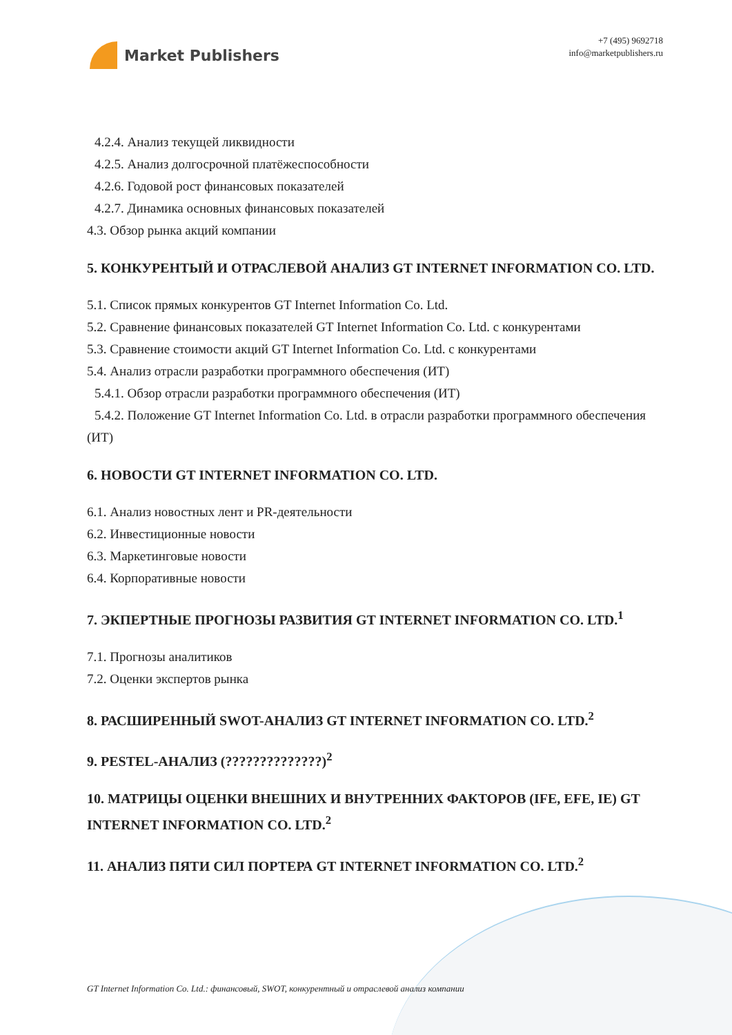Market Publishers
+7 (495) 9692718
info@marketpublishers.ru
4.2.4. Анализ текущей ликвидности
4.2.5. Анализ долгосрочной платёжеспособности
4.2.6. Годовой рост финансовых показателей
4.2.7. Динамика основных финансовых показателей
4.3. Обзор рынка акций компании
5. КОНКУРЕНТЫЙ И ОТРАСЛЕВОЙ АНАЛИЗ GT INTERNET INFORMATION CO. LTD.
5.1. Список прямых конкурентов GT Internet Information Co. Ltd.
5.2. Сравнение финансовых показателей GT Internet Information Co. Ltd. с конкурентами
5.3. Сравнение стоимости акций GT Internet Information Co. Ltd. с конкурентами
5.4. Анализ отрасли разработки программного обеспечения (ИТ)
5.4.1. Обзор отрасли разработки программного обеспечения (ИТ)
5.4.2. Положение GT Internet Information Co. Ltd. в отрасли разработки программного обеспечения (ИТ)
6. НОВОСТИ GT INTERNET INFORMATION CO. LTD.
6.1. Анализ новостных лент и PR-деятельности
6.2. Инвестиционные новости
6.3. Маркетинговые новости
6.4. Корпоративные новости
7. ЭКПЕРТНЫЕ ПРОГНОЗЫ РАЗВИТИЯ GT INTERNET INFORMATION CO. LTD.<sup>1</sup>
7.1. Прогнозы аналитиков
7.2. Оценки экспертов рынка
8. РАСШИРЕННЫЙ SWOT-АНАЛИЗ GT INTERNET INFORMATION CO. LTD.<sup>2</sup>
9. PESTEL-АНАЛИЗ (??????????????)<sup>2</sup>
10. МАТРИЦЫ ОЦЕНКИ ВНЕШНИХ И ВНУТРЕННИХ ФАКТОРОВ (IFE, EFE, IE) GT INTERNET INFORMATION CO. LTD.<sup>2</sup>
11. АНАЛИЗ ПЯТИ СИЛ ПОРТЕРА GT INTERNET INFORMATION CO. LTD.<sup>2</sup>
GT Internet Information Co. Ltd.: финансовый, SWOT, конкурентный и отраслевой анализ компании